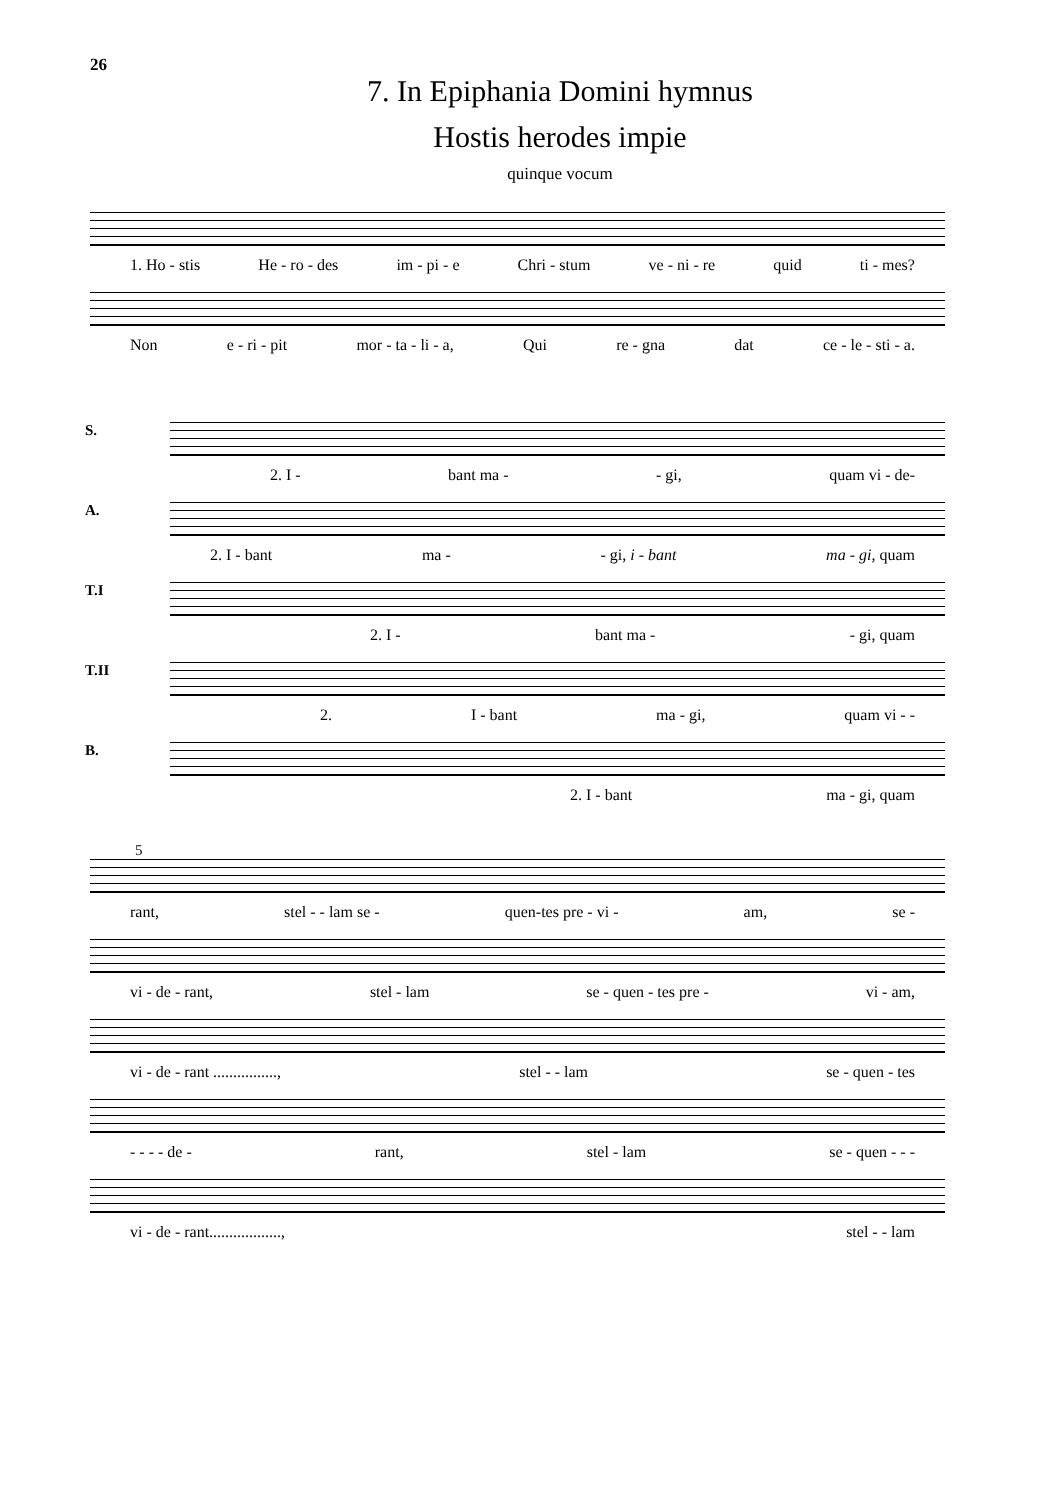26
7. In Epiphania Domini hymnus
Hostis herodes impie
quinque vocum
1. Ho - stis He - ro - des im - pi - e Chri - stum ve - ni - re quid ti - mes?
Non e - ri - pit mor - ta - li - a, Qui re - gna dat ce - le - sti - a.
S.
2. I - bant ma - - gi, quam vi - de-
A.
2. I - bant ma - - gi, i - bant ma - gi, quam
T.I
2. I - bant ma - - gi, quam
T.II
2. I - bant ma - gi, quam vi - -
B.
2. I - bant ma - gi, quam
5
rant, stel - - lam se - quen-tes pre - vi - am, se -
vi - de - rant, stel - lam se - quen - tes pre - vi - am,
vi - de - rant ................, stel - - lam se - quen - tes
- - - - de - rant, stel - lam se - quen - - -
vi - de - rant.................., stel - - lam